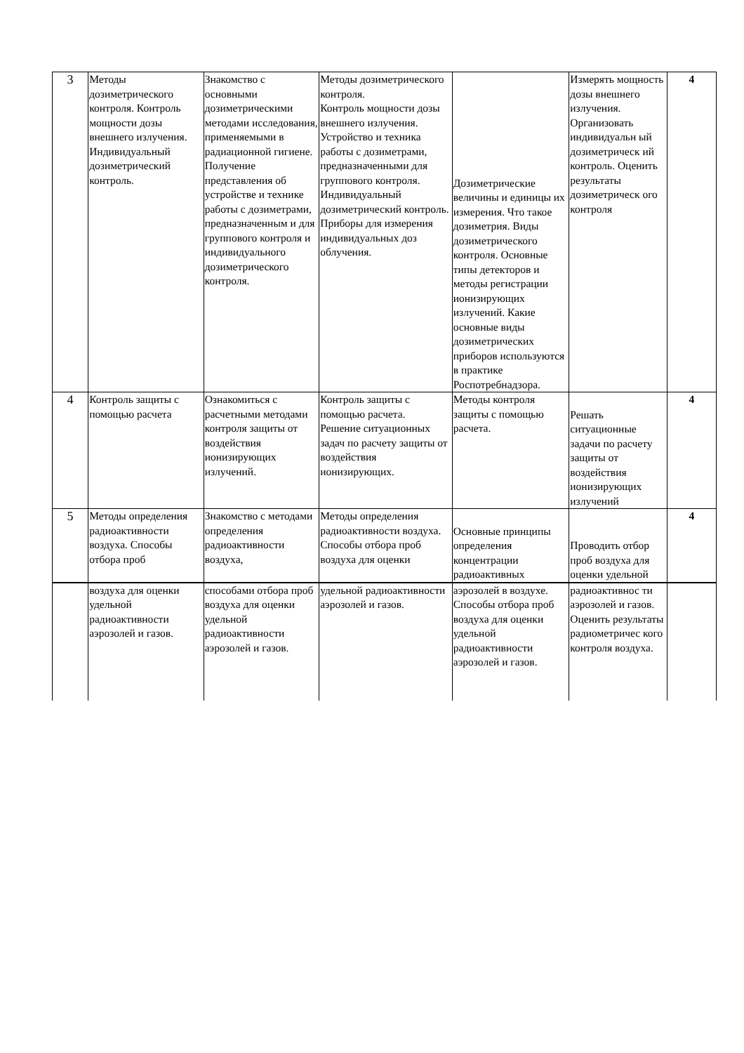| 3 | Методы дозиметрического контроля. Контроль мощности дозы внешнего излучения. Индивидуальный дозиметрический контроль. | Знакомство с основными дозиметрическими методами исследования, применяемыми в радиационной гигиене. Получение представления об устройстве и технике работы с дозиметрами, предназначенным и для группового контроля и индивидуального дозиметрического контроля. | Методы дозиметрического контроля. Контроль мощности дозы внешнего излучения. Устройство и техника работы с дозиметрами, предназначенными для группового контроля. Индивидуальный дозиметрический контроль. Приборы для измерения индивидуальных доз облучения. | Дозиметрические величины и единицы их измерения. Что такое дозиметрия. Виды дозиметрического контроля. Основные типы детекторов и методы регистрации ионизирующих излучений. Какие основные виды дозиметрических приборов используются в практике Роспотребнадзора. | Измерять мощность дозы внешнего излучения. Организовать индивидуальн ый дозиметрическ ий контроль. Оценить результаты дозиметрическ ого контроля | 4 |
| 4 | Контроль защиты с помощью расчета | Ознакомиться с расчетными методами контроля защиты от воздействия ионизирующих излучений. | Контроль защиты с помощью расчета. Решение ситуационных задач по расчету защиты от воздействия ионизирующих. | Методы контроля защиты с помощью расчета. | Решать ситуационные задачи по расчету защиты от воздействия ионизирующих излучений | 4 |
| 5 | Методы определения радиоактивности воздуха. Способы отбора проб | Знакомство с методами определения радиоактивности воздуха, | Методы определения радиоактивности воздуха. Способы отбора проб воздуха для оценки | Основные принципы определения концентрации радиоактивных | Проводить отбор проб воздуха для оценки удельной | 4 |
| | воздуха для оценки удельной радиоактивности аэрозолей и газов. | способами отбора проб воздуха для оценки удельной радиоактивности аэрозолей и газов. | удельной радиоактивности аэрозолей и газов. | аэрозолей в воздухе. Способы отбора проб воздуха для оценки удельной радиоактивности аэрозолей и газов. | радиоактивнос ти аэрозолей и газов. Оценить результаты радиометричес кого контроля воздуха. | |